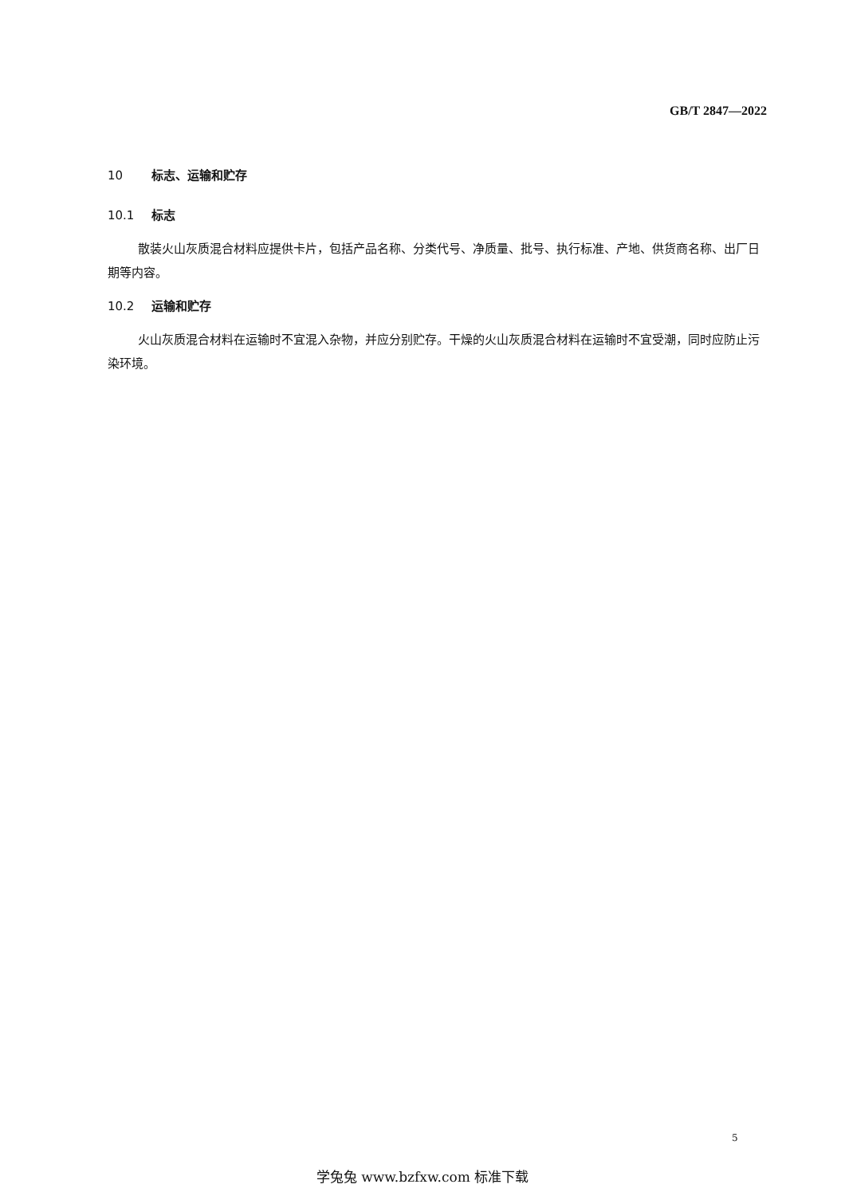GB/T 2847—2022
10 标志、运输和贮存
10.1 标志
散装火山灰质混合材料应提供卡片，包括产品名称、分类代号、净质量、批号、执行标准、产地、供货商名称、出厂日期等内容。
10.2 运输和贮存
火山灰质混合材料在运输时不宜混入杂物，并应分别贮存。干燥的火山灰质混合材料在运输时不宜受潮，同时应防止污染环境。
5
学兔兔 www.bzfxw.com 标准下载